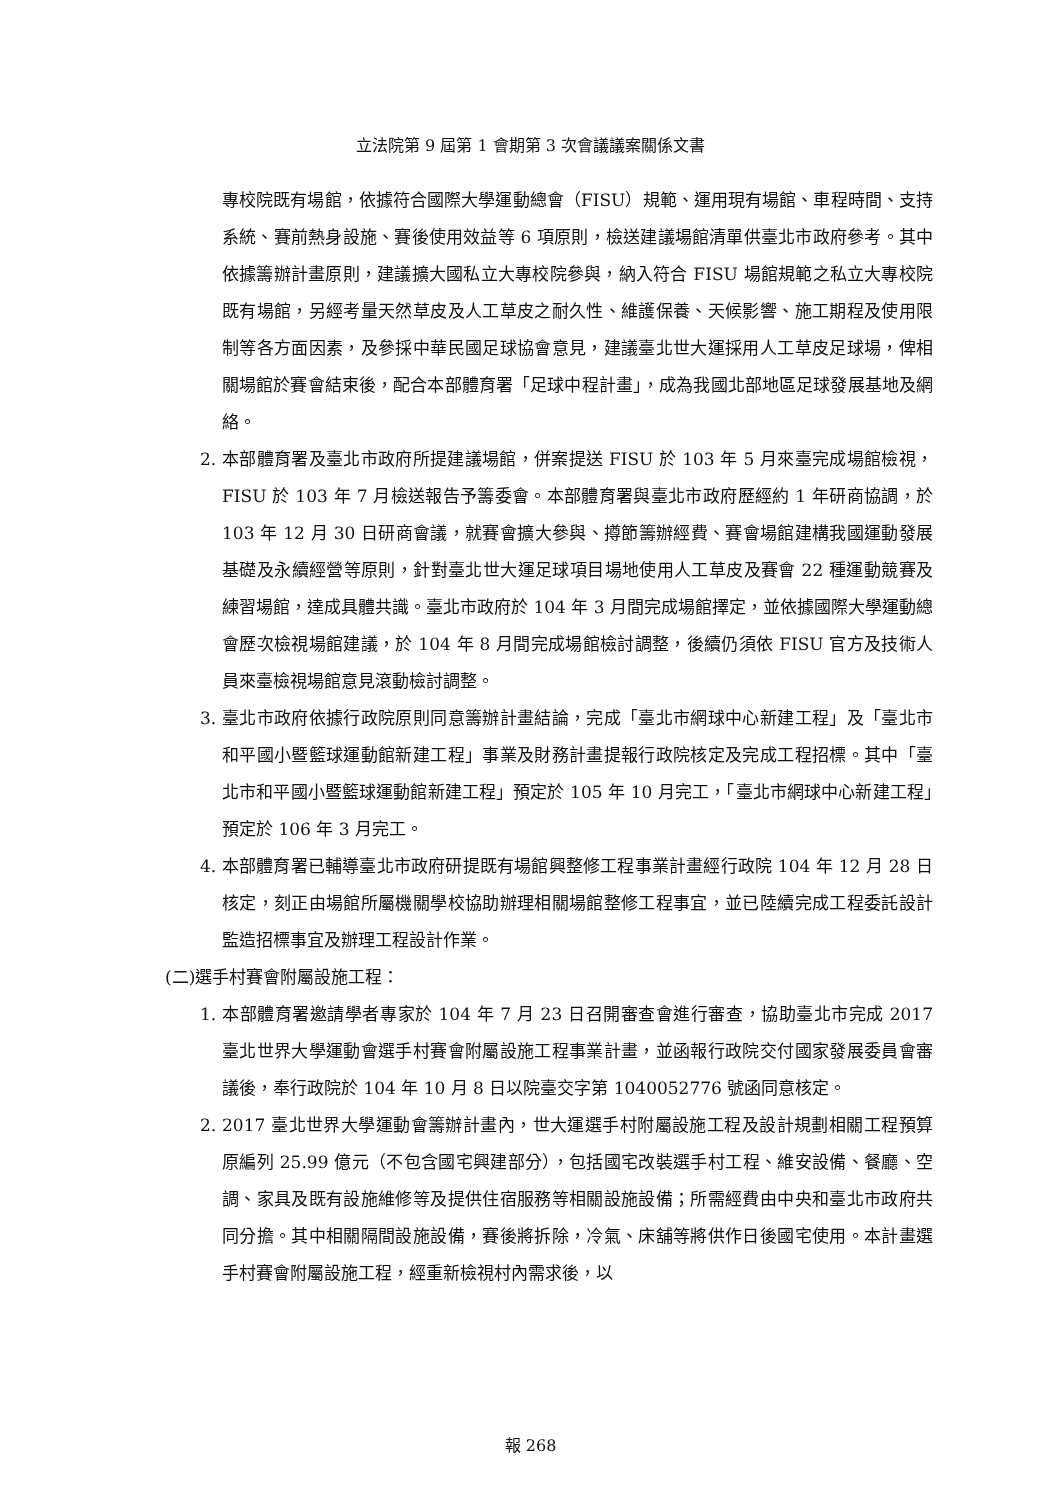立法院第 9 屆第 1 會期第 3 次會議議案關係文書
專校院既有場館，依據符合國際大學運動總會（FISU）規範、運用現有場館、車程時間、支持系統、賽前熱身設施、賽後使用效益等 6 項原則，檢送建議場館清單供臺北市政府參考。其中依據籌辦計畫原則，建議擴大國私立大專校院參與，納入符合 FISU 場館規範之私立大專校院既有場館，另經考量天然草皮及人工草皮之耐久性、維護保養、天候影響、施工期程及使用限制等各方面因素，及參採中華民國足球協會意見，建議臺北世大運採用人工草皮足球場，俾相關場館於賽會結束後，配合本部體育署「足球中程計畫」，成為我國北部地區足球發展基地及網絡。
2. 本部體育署及臺北市政府所提建議場館，併案提送 FISU 於 103 年 5 月來臺完成場館檢視，FISU 於 103 年 7 月檢送報告予籌委會。本部體育署與臺北市政府歷經約 1 年研商協調，於 103 年 12 月 30 日研商會議，就賽會擴大參與、撙節籌辦經費、賽會場館建構我國運動發展基礎及永續經營等原則，針對臺北世大運足球項目場地使用人工草皮及賽會 22 種運動競賽及練習場館，達成具體共識。臺北市政府於 104 年 3 月間完成場館擇定，並依據國際大學運動總會歷次檢視場館建議，於 104 年 8 月間完成場館檢討調整，後續仍須依 FISU 官方及技術人員來臺檢視場館意見滾動檢討調整。
3. 臺北市政府依據行政院原則同意籌辦計畫結論，完成「臺北市網球中心新建工程」及「臺北市和平國小暨籃球運動館新建工程」事業及財務計畫提報行政院核定及完成工程招標。其中「臺北市和平國小暨籃球運動館新建工程」預定於 105 年 10 月完工，「臺北市網球中心新建工程」預定於 106 年 3 月完工。
4. 本部體育署已輔導臺北市政府研提既有場館興整修工程事業計畫經行政院 104 年 12 月 28 日核定，刻正由場館所屬機關學校協助辦理相關場館整修工程事宜，並已陸續完成工程委託設計監造招標事宜及辦理工程設計作業。
(二)選手村賽會附屬設施工程：
1. 本部體育署邀請學者專家於 104 年 7 月 23 日召開審查會進行審查，協助臺北市完成 2017 臺北世界大學運動會選手村賽會附屬設施工程事業計畫，並函報行政院交付國家發展委員會審議後，奉行政院於 104 年 10 月 8 日以院臺交字第 1040052776 號函同意核定。
2. 2017 臺北世界大學運動會籌辦計畫內，世大運選手村附屬設施工程及設計規劃相關工程預算原編列 25.99 億元（不包含國宅興建部分），包括國宅改裝選手村工程、維安設備、餐廳、空調、家具及既有設施維修等及提供住宿服務等相關設施設備；所需經費由中央和臺北市政府共同分擔。其中相關隔間設施設備，賽後將拆除，冷氣、床舖等將供作日後國宅使用。本計畫選手村賽會附屬設施工程，經重新檢視村內需求後，以
報 268